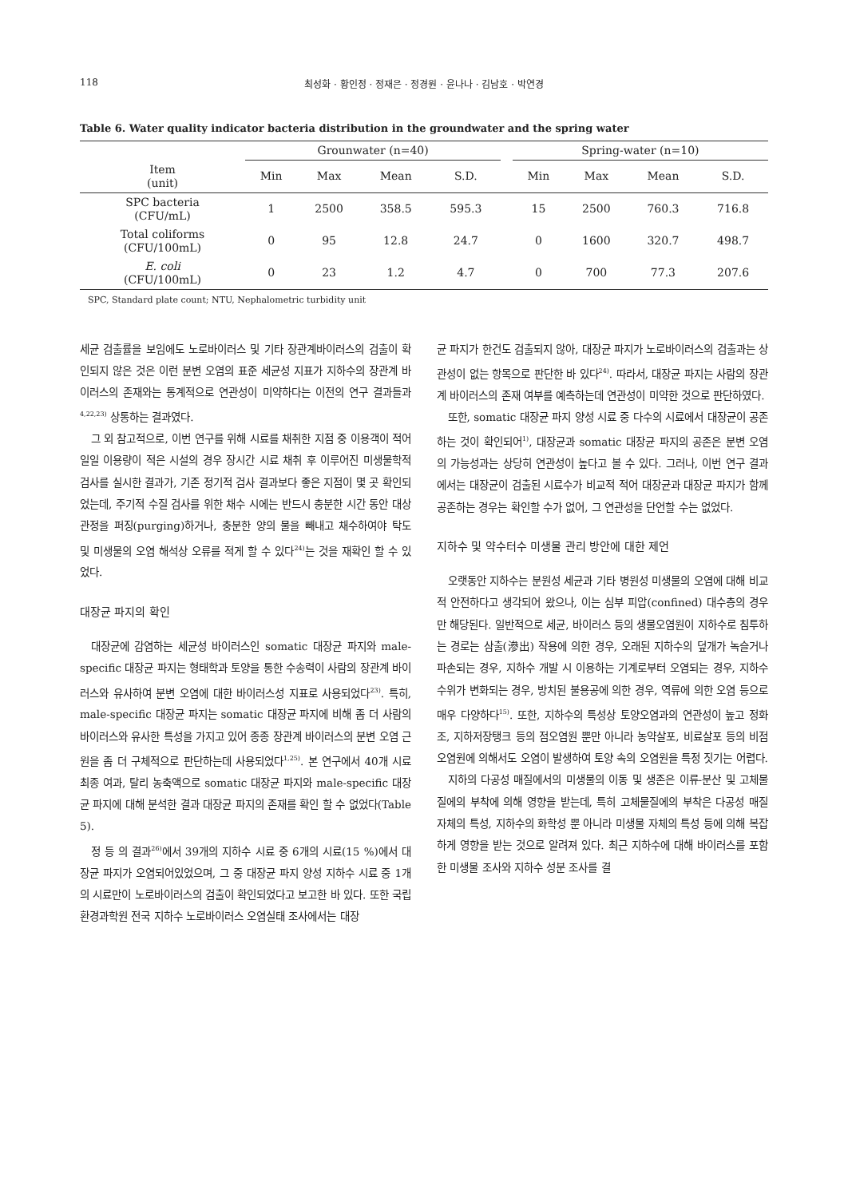118 최성화 · 황인정 · 정재은 · 정경원 · 윤나나 · 김남호 · 박연경
Table 6. Water quality indicator bacteria distribution in the groundwater and the spring water
| | Grounwater (n=40) | | | | | Spring-water (n=10) | | | |
| --- | --- | --- | --- | --- | --- | --- | --- | --- | --- |
| Item (unit) | Min | Max | Mean | S.D. | | Min | Max | Mean | S.D. |
| SPC bacteria (CFU/mL) | 1 | 2500 | 358.5 | 595.3 | | 15 | 2500 | 760.3 | 716.8 |
| Total coliforms (CFU/100mL) | 0 | 95 | 12.8 | 24.7 | | 0 | 1600 | 320.7 | 498.7 |
| E. coli (CFU/100mL) | 0 | 23 | 1.2 | 4.7 | | 0 | 700 | 77.3 | 207.6 |
SPC, Standard plate count; NTU, Nephalometric turbidity unit
세균 검출률을 보임에도 노로바이러스 및 기타 장관계바이러스의 검출이 확인되지 않은 것은 이런 분변 오염의 표준 세균성 지표가 지하수의 장관계 바이러스의 존재와는 통계적으로 연관성이 미약하다는 이전의 연구 결과들과<sup>4,22,23)</sup> 상통하는 결과였다.
그 외 참고적으로, 이번 연구를 위해 시료를 채취한 지점 중 이용객이 적어 일일 이용량이 적은 시설의 경우 장시간 시료 채취 후 이루어진 미생물학적 검사를 실시한 결과가, 기존 정기적 검사 결과보다 좋은 지점이 몇 곳 확인되었는데, 주기적 수질 검사를 위한 채수 시에는 반드시 충분한 시간 동안 대상 관정을 퍼징(purging)하거나, 충분한 양의 물을 빼내고 채수하여야 탁도 및 미생물의 오염 해석상 오류를 적게 할 수 있다<sup>24)</sup>는 것을 재확인 할 수 있었다.
대장균 파지의 확인
대장균에 감염하는 세균성 바이러스인 somatic 대장균 파지와 male-specific 대장균 파지는 형태학과 토양을 통한 수송력이 사람의 장관계 바이러스와 유사하여 분변 오염에 대한 바이러스성 지표로 사용되었다<sup>23)</sup>. 특히, male-specific 대장균 파지는 somatic 대장균 파지에 비해 좀 더 사람의 바이러스와 유사한 특성을 가지고 있어 종종 장관계 바이러스의 분변 오염 근원을 좀 더 구체적으로 판단하는데 사용되었다<sup>1,25)</sup>. 본 연구에서 40개 시료 최종 여과, 탈리 농축액으로 somatic 대장균 파지와 male-specific 대장균 파지에 대해 분석한 결과 대장균 파지의 존재를 확인 할 수 없었다(Table 5).
정 등 의 결과<sup>26)</sup>에서 39개의 지하수 시료 중 6개의 시료(15 %)에서 대장균 파지가 오염되어있었으며, 그 중 대장균 파지 양성 지하수 시료 중 1개의 시료만이 노로바이러스의 검출이 확인되었다고 보고한 바 있다. 또한 국립환경과학원 전국 지하수 노로바이러스 오염실태 조사에서는 대장
균 파지가 한건도 검출되지 않아, 대장균 파지가 노로바이러스의 검출과는 상관성이 없는 항목으로 판단한 바 있다<sup>24)</sup>. 따라서, 대장균 파지는 사람의 장관계 바이러스의 존재 여부를 예측하는데 연관성이 미약한 것으로 판단하였다.
또한, somatic 대장균 파지 양성 시료 중 다수의 시료에서 대장균이 공존하는 것이 확인되어<sup>1)</sup>, 대장균과 somatic 대장균 파지의 공존은 분변 오염의 가능성과는 상당히 연관성이 높다고 볼 수 있다. 그러나, 이번 연구 결과에서는 대장균이 검출된 시료수가 비교적 적어 대장균과 대장균 파지가 함께 공존하는 경우는 확인할 수가 없어, 그 연관성을 단언할 수는 없었다.
지하수 및 약수터수 미생물 관리 방안에 대한 제언
오랫동안 지하수는 분원성 세균과 기타 병원성 미생물의 오염에 대해 비교적 안전하다고 생각되어 왔으나, 이는 심부 피압(confined) 대수층의 경우만 해당된다. 일반적으로 세균, 바이러스 등의 생물오염원이 지하수로 침투하는 경로는 삼출(滲出) 작용에 의한 경우, 오래된 지하수의 덮개가 녹슬거나 파손되는 경우, 지하수 개발 시 이용하는 기계로부터 오염되는 경우, 지하수 수위가 변화되는 경우, 방치된 불용공에 의한 경우, 역류에 의한 오염 등으로 매우 다양하다<sup>15)</sup>. 또한, 지하수의 특성상 토양오염과의 연관성이 높고 정화조, 지하저장탱크 등의 점오염원 뿐만 아니라 농약살포, 비료살포 등의 비점오염원에 의해서도 오염이 발생하여 토양 속의 오염원을 특정 짓기는 어렵다.
지하의 다공성 매질에서의 미생물의 이동 및 생존은 이류-분산 및 고체물질에의 부착에 의해 영향을 받는데, 특히 고체물질에의 부착은 다공성 매질 자체의 특성, 지하수의 화학성 뿐 아니라 미생물 자체의 특성 등에 의해 복잡하게 영향을 받는 것으로 알려져 있다. 최근 지하수에 대해 바이러스를 포함한 미생물 조사와 지하수 성분 조사를 결